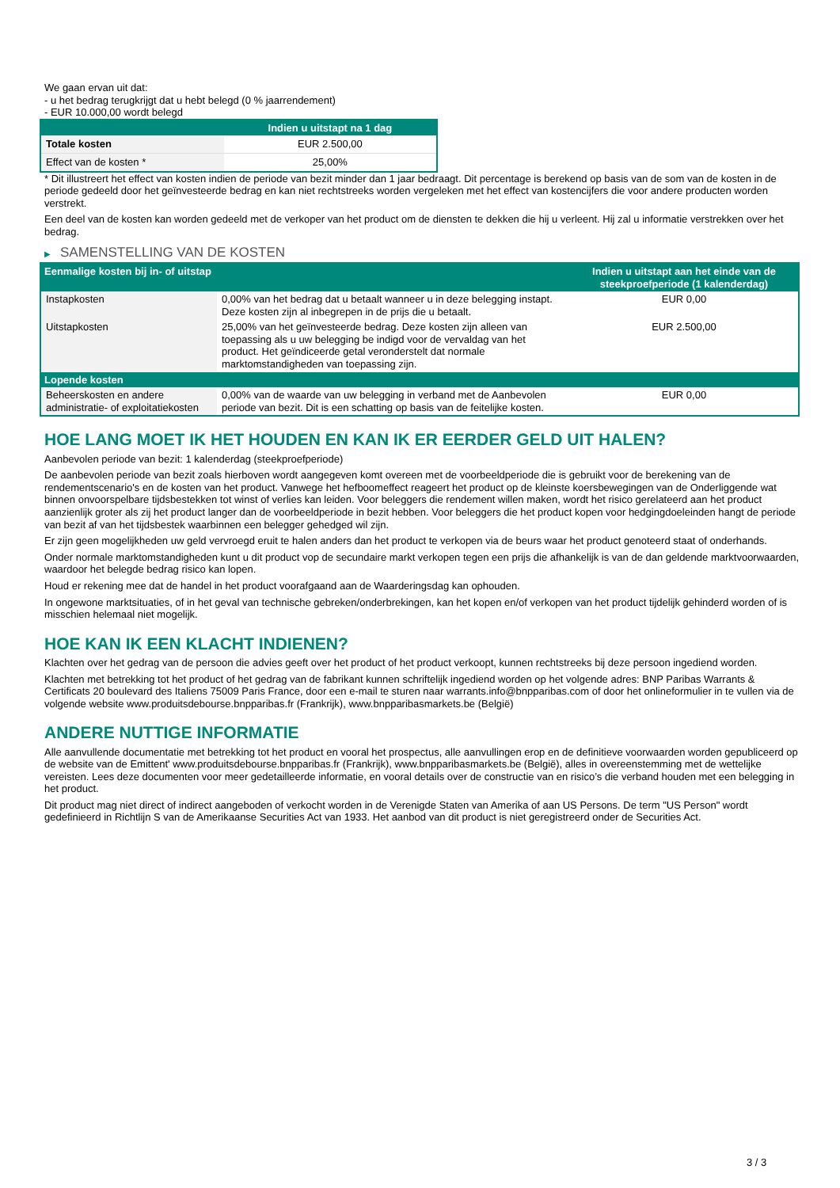We gaan ervan uit dat:
- u het bedrag terugkrijgt dat u hebt belegd (0 % jaarrendement)
- EUR 10.000,00 wordt belegd
| | Indien u uitstapt na 1 dag |
| --- | --- |
| Totale kosten | EUR 2.500,00 |
| Effect van de kosten * | 25,00% |
* Dit illustreert het effect van kosten indien de periode van bezit minder dan 1 jaar bedraagt. Dit percentage is berekend op basis van de som van de kosten in de periode gedeeld door het geïnvesteerde bedrag en kan niet rechtstreeks worden vergeleken met het effect van kostencijfers die voor andere producten worden verstrekt.
Een deel van de kosten kan worden gedeeld met de verkoper van het product om de diensten te dekken die hij u verleent. Hij zal u informatie verstrekken over het bedrag.
▶ SAMENSTELLING VAN DE KOSTEN
| Eenmalige kosten bij in- of uitstap | | Indien u uitstapt aan het einde van de steekproefperiode (1 kalenderdag) |
| --- | --- | --- |
| Instapkosten | 0,00% van het bedrag dat u betaalt wanneer u in deze belegging instapt. Deze kosten zijn al inbegrepen in de prijs die u betaalt. | EUR 0,00 |
| Uitstapkosten | 25,00% van het geïnvesteerde bedrag. Deze kosten zijn alleen van toepassing als u uw belegging be indigd voor de vervaldag van het product. Het geïndiceerde getal veronderstelt dat normale marktomstandigheden van toepassing zijn. | EUR 2.500,00 |
| Lopende kosten | | |
| Beheerskosten en andere administratie- of exploitatiekosten | 0,00% van de waarde van uw belegging in verband met de Aanbevolen periode van bezit. Dit is een schatting op basis van de feitelijke kosten. | EUR 0,00 |
HOE LANG MOET IK HET HOUDEN EN KAN IK ER EERDER GELD UIT HALEN?
Aanbevolen periode van bezit: 1 kalenderdag (steekproefperiode)
De aanbevolen periode van bezit zoals hierboven wordt aangegeven komt overeen met de voorbeeldperiode die is gebruikt voor de berekening van de rendementscenario's en de kosten van het product. Vanwege het hefboomeffect reageert het product op de kleinste koersbewegingen van de Onderliggende wat binnen onvoorspelbare tijdsbestekken tot winst of verlies kan leiden. Voor beleggers die rendement willen maken, wordt het risico gerelateerd aan het product aanzienlijk groter als zij het product langer dan de voorbeeldperiode in bezit hebben. Voor beleggers die het product kopen voor hedgingdoeleinden hangt de periode van bezit af van het tijdsbestek waarbinnen een belegger gehedged wil zijn.
Er zijn geen mogelijkheden uw geld vervroegd eruit te halen anders dan het product te verkopen via de beurs waar het product genoteerd staat of onderhands.
Onder normale marktomstandigheden kunt u dit product vop de secundaire markt verkopen tegen een prijs die afhankelijk is van de dan geldende marktvoorwaarden, waardoor het belegde bedrag risico kan lopen.
Houd er rekening mee dat de handel in het product voorafgaand aan de Waarderingsdag kan ophouden.
In ongewone marktsituaties, of in het geval van technische gebreken/onderbrekingen, kan het kopen en/of verkopen van het product tijdelijk gehinderd worden of is misschien helemaal niet mogelijk.
HOE KAN IK EEN KLACHT INDIENEN?
Klachten over het gedrag van de persoon die advies geeft over het product of het product verkoopt, kunnen rechtstreeks bij deze persoon ingediend worden.
Klachten met betrekking tot het product of het gedrag van de fabrikant kunnen schriftelijk ingediend worden op het volgende adres: BNP Paribas Warrants & Certificats 20 boulevard des Italiens 75009 Paris France, door een e-mail te sturen naar warrants.info@bnpparibas.com of door het onlineformulier in te vullen via de volgende website www.produitsdebourse.bnpparibas.fr (Frankrijk), www.bnpparibasmarkets.be (België)
ANDERE NUTTIGE INFORMATIE
Alle aanvullende documentatie met betrekking tot het product en vooral het prospectus, alle aanvullingen erop en de definitieve voorwaarden worden gepubliceerd op de website van de Emittent' www.produitsdebourse.bnpparibas.fr (Frankrijk), www.bnpparibasmarkets.be (België), alles in overeenstemming met de wettelijke vereisten. Lees deze documenten voor meer gedetailleerde informatie, en vooral details over de constructie van en risico’s die verband houden met een belegging in het product.
Dit product mag niet direct of indirect aangeboden of verkocht worden in de Verenigde Staten van Amerika of aan US Persons. De term "US Person" wordt gedefinieerd in Richtlijn S van de Amerikaanse Securities Act van 1933. Het aanbod van dit product is niet geregistreerd onder de Securities Act.
3 / 3